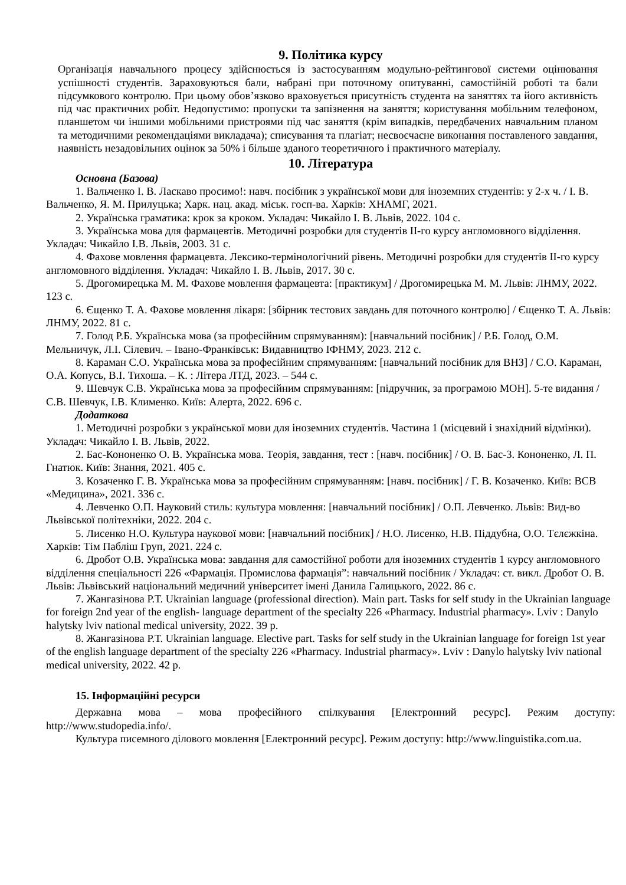9. Політика курсу
Організація навчального процесу здійснюється із застосуванням модульно-рейтингової системи оцінювання успішності студентів. Зараховуються бали, набрані при поточному опитуванні, самостійній роботі та бали підсумкового контролю. При цьому обов’язково враховується присутність студента на заняттях та його активність під час практичних робіт. Недопустимо: пропуски та запізнення на заняття; користування мобільним телефоном, планшетом чи іншими мобільними пристроями під час заняття (крім випадків, передбачених навчальним планом та методичними рекомендаціями викладача); списування та плагіат; несвоєчасне виконання поставленого завдання, наявність незадовільних оцінок за 50% і більше зданого теоретичного і практичного матеріалу.
10. Література
Основна (Базова)
1. Вальченко І. В. Ласкаво просимо!: навч. посібник з української мови для іноземних студентів: у 2-х ч. / І. В. Вальченко, Я. М. Прилуцька; Харк. нац. акад. міськ. госп-ва. Харків: ХНАМГ, 2021.
2. Українська граматика: крок за кроком. Укладач: Чикайло І. В. Львів, 2022. 104 с.
3. Українська мова для фармацевтів. Методичні розробки для студентів ІІ-го курсу англомовного відділення. Укладач: Чикайло І.В. Львів, 2003. 31 с.
4. Фахове мовлення фармацевта. Лексико-термінологічний рівень. Методичні розробки для студентів ІІ-го курсу англомовного відділення. Укладач: Чикайло І. В. Львів, 2017. 30 с.
5. Дрогомирецька М. М. Фахове мовлення фармацевта: [практикум] / Дрогомирецька М. М. Львів: ЛНМУ, 2022. 123 с.
6. Єщенко Т. А. Фахове мовлення лікаря: [збірник тестових завдань для поточного контролю] / Єщенко Т. А. Львів: ЛНМУ, 2022. 81 с.
7. Голод Р.Б. Українська мова (за професійним спрямуванням): [навчальний посібник] / Р.Б. Голод, О.М. Мельничук, Л.І. Сілевич. – Івано-Франківськ: Видавництво ІФНМУ, 2023. 212 с.
8. Караман С.О. Українська мова за професійним спрямуванням: [навчальний посібник для ВНЗ] / С.О. Караман, О.А. Копусь, В.І. Тихоша. – К. : Літера ЛТД, 2023. – 544 с.
9. Шевчук С.В. Українська мова за професійним спрямуванням: [підручник, за програмою МОН]. 5-те видання / С.В. Шевчук, І.В. Клименко. Київ: Алерта, 2022. 696 с.
Додаткова
1. Методичні розробки з української мови для іноземних студентів. Частина 1 (місцевий і знахідний відмінки). Укладач: Чикайло І. В. Львів, 2022.
2. Бас-Кононенко О. В. Українська мова. Теорія, завдання, тест : [навч. посібник] / О. В. Бас-3. Кононенко, Л. П. Гнатюк. Київ: Знання, 2021. 405 с.
3. Козаченко Г. В. Українська мова за професійним спрямуванням: [навч. посібник] / Г. В. Козаченко. Київ: ВСВ «Медицина», 2021. 336 с.
4. Левченко О.П. Науковий стиль: культура мовлення: [навчальний посібник] / О.П. Левченко. Львів: Вид-во Львівської політехніки, 2022. 204 с.
5. Лисенко Н.О. Культура наукової мови: [навчальний посібник] / Н.О. Лисенко, Н.В. Піддубна, О.О. Тєлєжкіна. Харків: Тім Пабліш Груп, 2021. 224 с.
6. Дробот О.В. Українська мова: завдання для самостійної роботи для іноземних студентів 1 курсу англомовного відділення спеціальності 226 «Фармація. Промислова фармація”: навчальний посібник / Укладач: ст. викл. Дробот О. В. Львів: Львівський національний медичний університет імені Данила Галицького, 2022. 86 с.
7. Жангазінова Р.Т. Ukrainian language (professional direction). Main part. Tasks for self study in the Ukrainian language for foreign 2nd year of the english- language department of the specialty 226 «Pharmacy. Industrial pharmacy». Lviv : Danylo halytsky lviv national medical university, 2022. 39 p.
8. Жангазінова Р.Т. Ukrainian language. Elective part. Tasks for self study in the Ukrainian language for foreign 1st year of the english language department of the specialty 226 «Pharmacy. Industrial pharmacy». Lviv : Danylo halytsky lviv national medical university, 2022. 42 p.
15. Інформаційні ресурси
Державна мова – мова професійного спілкування [Електронний ресурс]. Режим доступу: http://www.studopedia.info/.
Культура писемного ділового мовлення [Електронний ресурс]. Режим доступу: http://www.linguistika.com.ua.